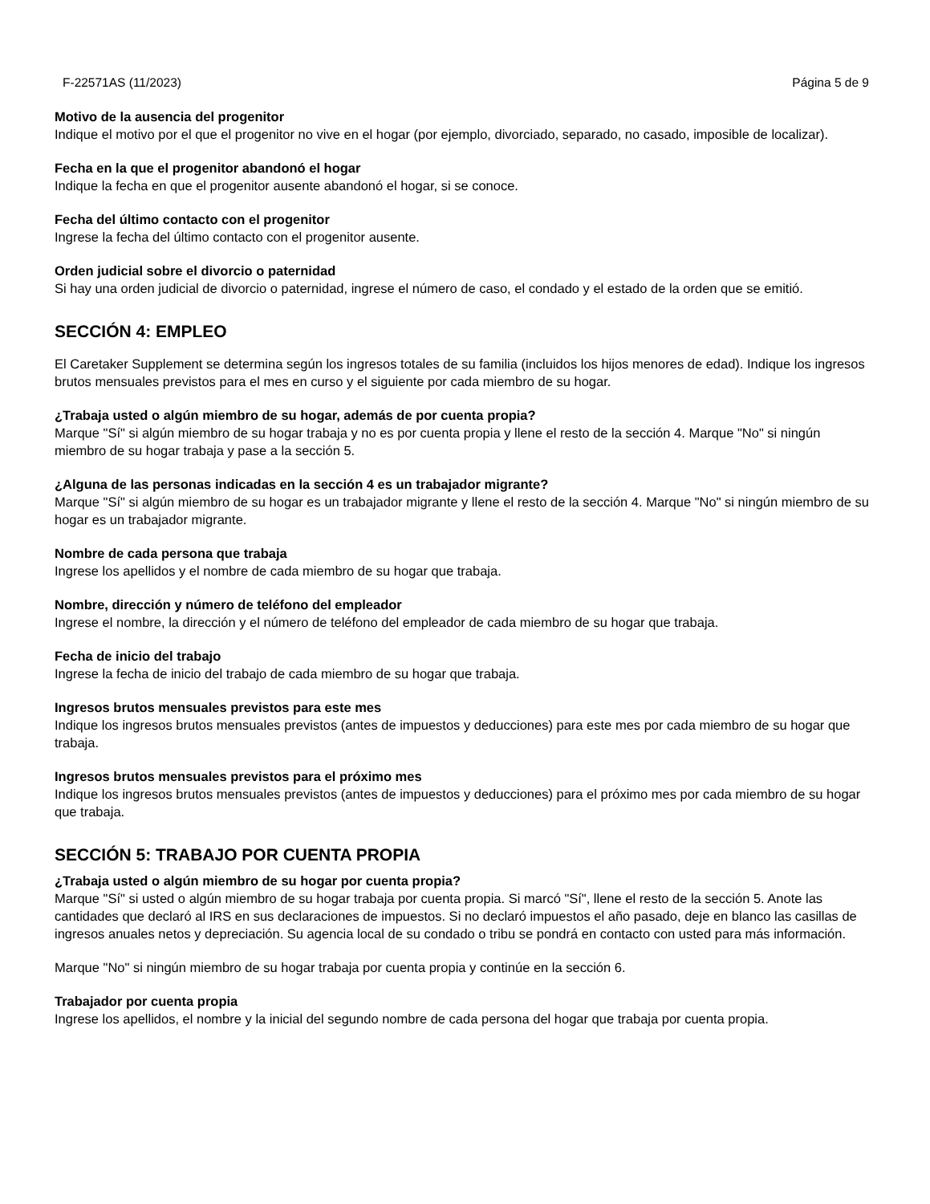F-22571AS (11/2023) Página 5 de 9
Motivo de la ausencia del progenitor
Indique el motivo por el que el progenitor no vive en el hogar (por ejemplo, divorciado, separado, no casado, imposible de localizar).
Fecha en la que el progenitor abandonó el hogar
Indique la fecha en que el progenitor ausente abandonó el hogar, si se conoce.
Fecha del último contacto con el progenitor
Ingrese la fecha del último contacto con el progenitor ausente.
Orden judicial sobre el divorcio o paternidad
Si hay una orden judicial de divorcio o paternidad, ingrese el número de caso, el condado y el estado de la orden que se emitió.
SECCIÓN 4: EMPLEO
El Caretaker Supplement se determina según los ingresos totales de su familia (incluidos los hijos menores de edad). Indique los ingresos brutos mensuales previstos para el mes en curso y el siguiente por cada miembro de su hogar.
¿Trabaja usted o algún miembro de su hogar, además de por cuenta propia?
Marque "Sí" si algún miembro de su hogar trabaja y no es por cuenta propia y llene el resto de la sección 4. Marque "No" si ningún miembro de su hogar trabaja y pase a la sección 5.
¿Alguna de las personas indicadas en la sección 4 es un trabajador migrante?
Marque "Sí" si algún miembro de su hogar es un trabajador migrante y llene el resto de la sección 4. Marque "No" si ningún miembro de su hogar es un trabajador migrante.
Nombre de cada persona que trabaja
Ingrese los apellidos y el nombre de cada miembro de su hogar que trabaja.
Nombre, dirección y número de teléfono del empleador
Ingrese el nombre, la dirección y el número de teléfono del empleador de cada miembro de su hogar que trabaja.
Fecha de inicio del trabajo
Ingrese la fecha de inicio del trabajo de cada miembro de su hogar que trabaja.
Ingresos brutos mensuales previstos para este mes
Indique los ingresos brutos mensuales previstos (antes de impuestos y deducciones) para este mes por cada miembro de su hogar que trabaja.
Ingresos brutos mensuales previstos para el próximo mes
Indique los ingresos brutos mensuales previstos (antes de impuestos y deducciones) para el próximo mes por cada miembro de su hogar que trabaja.
SECCIÓN 5: TRABAJO POR CUENTA PROPIA
¿Trabaja usted o algún miembro de su hogar por cuenta propia?
Marque "Sí" si usted o algún miembro de su hogar trabaja por cuenta propia. Si marcó "Sí", llene el resto de la sección 5. Anote las cantidades que declaró al IRS en sus declaraciones de impuestos. Si no declaró impuestos el año pasado, deje en blanco las casillas de ingresos anuales netos y depreciación. Su agencia local de su condado o tribu se pondrá en contacto con usted para más información.
Marque "No" si ningún miembro de su hogar trabaja por cuenta propia y continúe en la sección 6.
Trabajador por cuenta propia
Ingrese los apellidos, el nombre y la inicial del segundo nombre de cada persona del hogar que trabaja por cuenta propia.